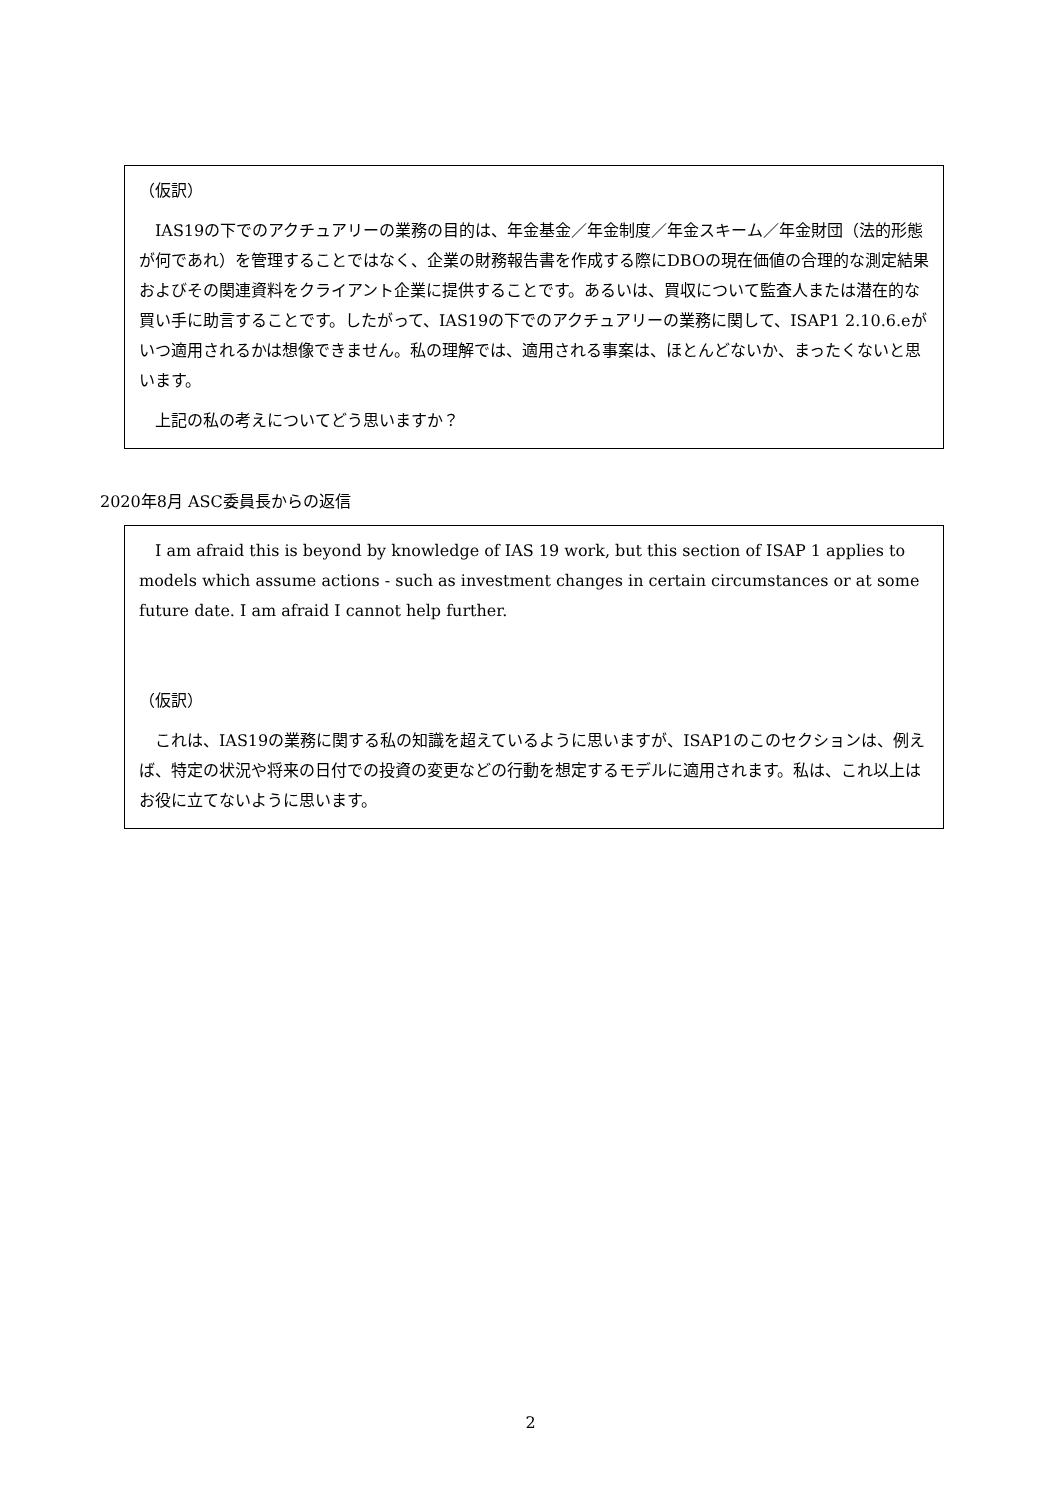（仮訳）
　IAS19の下でのアクチュアリーの業務の目的は、年金基金／年金制度／年金スキーム／年金財団（法的形態が何であれ）を管理することではなく、企業の財務報告書を作成する際にDBOの現在価値の合理的な測定結果およびその関連資料をクライアント企業に提供することです。あるいは、買収について監査人または潜在的な買い手に助言することです。したがって、IAS19の下でのアクチュアリーの業務に関して、ISAP1 2.10.6.eがいつ適用されるかは想像できません。私の理解では、適用される事案は、ほとんどないか、まったくないと思います。
　上記の私の考えについてどう思いますか？
2020年8月 ASC委員長からの返信
　I am afraid this is beyond by knowledge of IAS 19 work, but this section of ISAP 1 applies to models which assume actions - such as investment changes in certain circumstances or at some future date. I am afraid I cannot help further.
（仮訳）
　これは、IAS19の業務に関する私の知識を超えているように思いますが、ISAP1のこのセクションは、例えば、特定の状況や将来の日付での投資の変更などの行動を想定するモデルに適用されます。私は、これ以上はお役に立てないように思います。
2